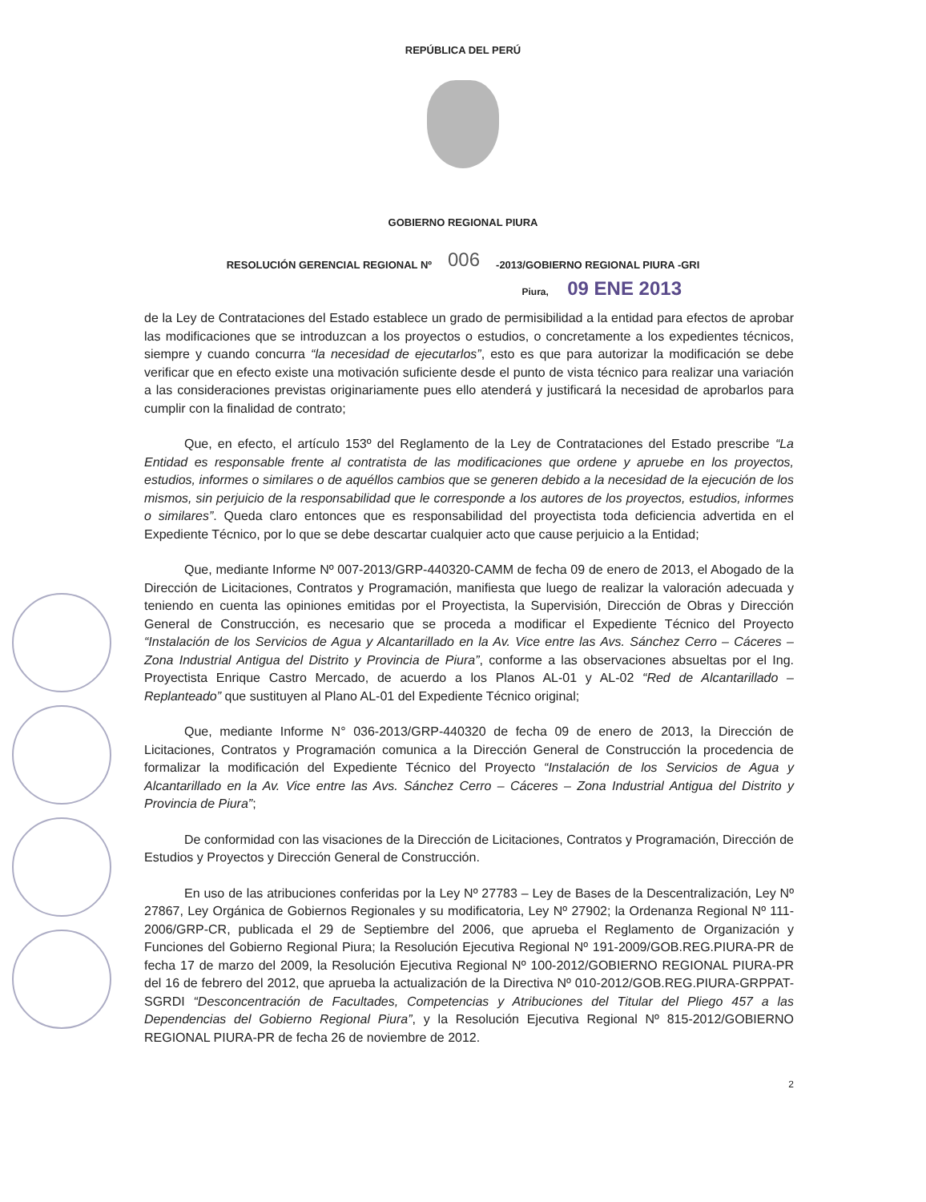REPÚBLICA DEL PERÚ
GOBIERNO REGIONAL PIURA
RESOLUCIÓN GERENCIAL REGIONAL Nº 006 -2013/GOBIERNO REGIONAL PIURA -GRI
Piura, 09 ENE 2013
de la Ley de Contrataciones del Estado establece un grado de permisibilidad a la entidad para efectos de aprobar las modificaciones que se introduzcan a los proyectos o estudios, o concretamente a los expedientes técnicos, siempre y cuando concurra “la necesidad de ejecutarlos”, esto es que para autorizar la modificación se debe verificar que en efecto existe una motivación suficiente desde el punto de vista técnico para realizar una variación a las consideraciones previstas originariamente pues ello atenderá y justificará la necesidad de aprobarlos para cumplir con la finalidad de contrato;
Que, en efecto, el artículo 153º del Reglamento de la Ley de Contrataciones del Estado prescribe “La Entidad es responsable frente al contratista de las modificaciones que ordene y apruebe en los proyectos, estudios, informes o similares o de aquéllos cambios que se generen debido a la necesidad de la ejecución de los mismos, sin perjuicio de la responsabilidad que le corresponde a los autores de los proyectos, estudios, informes o similares”. Queda claro entonces que es responsabilidad del proyectista toda deficiencia advertida en el Expediente Técnico, por lo que se debe descartar cualquier acto que cause perjuicio a la Entidad;
Que, mediante Informe Nº 007-2013/GRP-440320-CAMM de fecha 09 de enero de 2013, el Abogado de la Dirección de Licitaciones, Contratos y Programación, manifiesta que luego de realizar la valoración adecuada y teniendo en cuenta las opiniones emitidas por el Proyectista, la Supervisión, Dirección de Obras y Dirección General de Construcción, es necesario que se proceda a modificar el Expediente Técnico del Proyecto “Instalación de los Servicios de Agua y Alcantarillado en la Av. Vice entre las Avs. Sánchez Cerro – Cáceres – Zona Industrial Antigua del Distrito y Provincia de Piura”, conforme a las observaciones absueltas por el Ing. Proyectista Enrique Castro Mercado, de acuerdo a los Planos AL-01 y AL-02 “Red de Alcantarillado – Replanteado” que sustituyen al Plano AL-01 del Expediente Técnico original;
Que, mediante Informe N° 036-2013/GRP-440320 de fecha 09 de enero de 2013, la Dirección de Licitaciones, Contratos y Programación comunica a la Dirección General de Construcción la procedencia de formalizar la modificación del Expediente Técnico del Proyecto “Instalación de los Servicios de Agua y Alcantarillado en la Av. Vice entre las Avs. Sánchez Cerro – Cáceres – Zona Industrial Antigua del Distrito y Provincia de Piura”;
De conformidad con las visaciones de la Dirección de Licitaciones, Contratos y Programación, Dirección de Estudios y Proyectos y Dirección General de Construcción.
En uso de las atribuciones conferidas por la Ley Nº 27783 – Ley de Bases de la Descentralización, Ley Nº 27867, Ley Orgánica de Gobiernos Regionales y su modificatoria, Ley Nº 27902; la Ordenanza Regional Nº 111-2006/GRP-CR, publicada el 29 de Septiembre del 2006, que aprueba el Reglamento de Organización y Funciones del Gobierno Regional Piura; la Resolución Ejecutiva Regional Nº 191-2009/GOB.REG.PIURA-PR de fecha 17 de marzo del 2009, la Resolución Ejecutiva Regional Nº 100-2012/GOBIERNO REGIONAL PIURA-PR del 16 de febrero del 2012, que aprueba la actualización de la Directiva Nº 010-2012/GOB.REG.PIURA-GRPPAT-SGRDI “Desconcentración de Facultades, Competencias y Atribuciones del Titular del Pliego 457 a las Dependencias del Gobierno Regional Piura”, y la Resolución Ejecutiva Regional Nº 815-2012/GOBIERNO REGIONAL PIURA-PR de fecha 26 de noviembre de 2012.
2